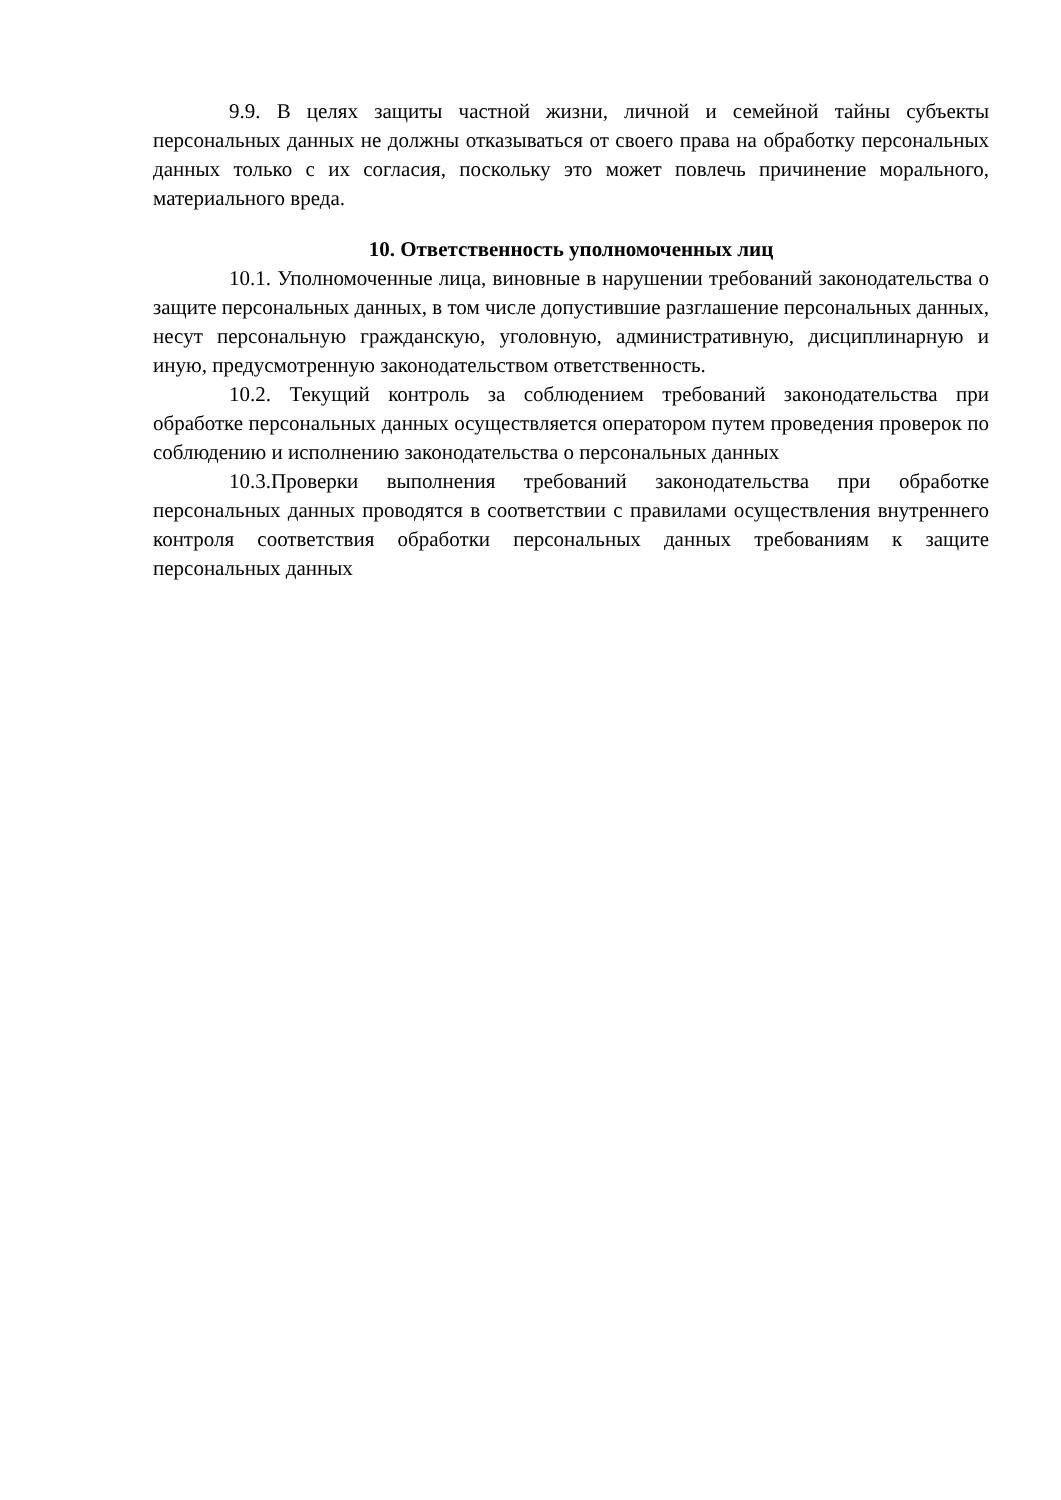9.9. В целях защиты частной жизни, личной и семейной тайны субъекты персональных данных не должны отказываться от своего права на обработку персональных данных только с их согласия, поскольку это может повлечь причинение морального, материального вреда.
10. Ответственность уполномоченных лиц
10.1. Уполномоченные лица, виновные в нарушении требований законодательства о защите персональных данных, в том числе допустившие разглашение персональных данных, несут персональную гражданскую, уголовную, административную, дисциплинарную и иную, предусмотренную законодательством ответственность.
10.2. Текущий контроль за соблюдением требований законодательства при обработке персональных данных осуществляется оператором путем проведения проверок по соблюдению и исполнению законодательства о персональных данных
10.3.Проверки выполнения требований законодательства при обработке персональных данных проводятся в соответствии с правилами осуществления внутреннего контроля соответствия обработки персональных данных требованиям к защите персональных данных